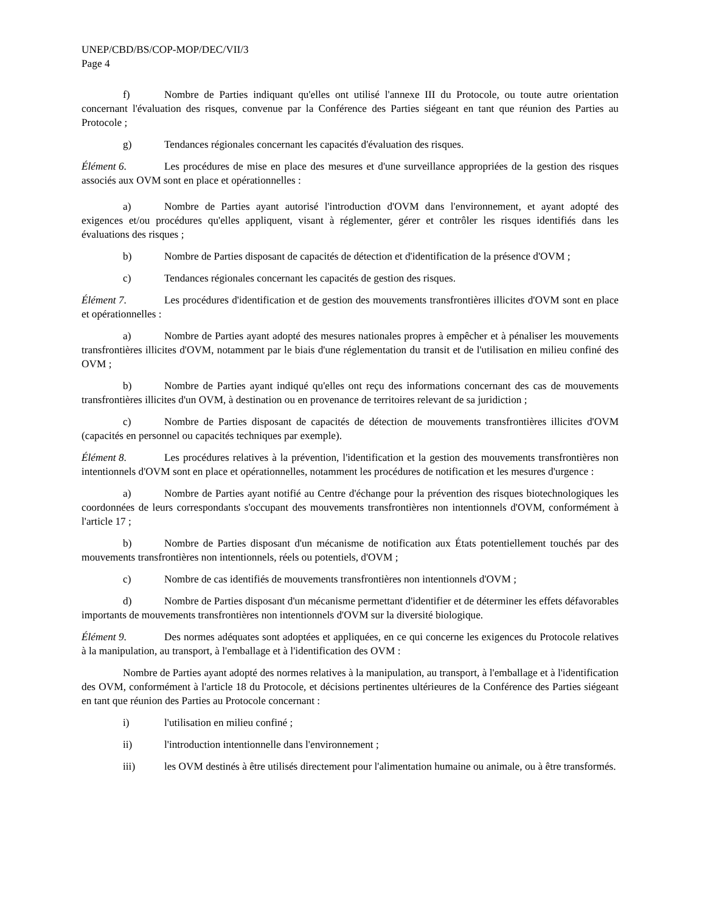UNEP/CBD/BS/COP-MOP/DEC/VII/3
Page 4
f) Nombre de Parties indiquant qu'elles ont utilisé l'annexe III du Protocole, ou toute autre orientation concernant l'évaluation des risques, convenue par la Conférence des Parties siégeant en tant que réunion des Parties au Protocole ;
g) Tendances régionales concernant les capacités d'évaluation des risques.
Élément 6. Les procédures de mise en place des mesures et d'une surveillance appropriées de la gestion des risques associés aux OVM sont en place et opérationnelles :
a) Nombre de Parties ayant autorisé l'introduction d'OVM dans l'environnement, et ayant adopté des exigences et/ou procédures qu'elles appliquent, visant à réglementer, gérer et contrôler les risques identifiés dans les évaluations des risques ;
b) Nombre de Parties disposant de capacités de détection et d'identification de la présence d'OVM ;
c) Tendances régionales concernant les capacités de gestion des risques.
Élément 7. Les procédures d'identification et de gestion des mouvements transfrontières illicites d'OVM sont en place et opérationnelles :
a) Nombre de Parties ayant adopté des mesures nationales propres à empêcher et à pénaliser les mouvements transfrontières illicites d'OVM, notamment par le biais d'une réglementation du transit et de l'utilisation en milieu confiné des OVM ;
b) Nombre de Parties ayant indiqué qu'elles ont reçu des informations concernant des cas de mouvements transfrontières illicites d'un OVM, à destination ou en provenance de territoires relevant de sa juridiction ;
c) Nombre de Parties disposant de capacités de détection de mouvements transfrontières illicites d'OVM (capacités en personnel ou capacités techniques par exemple).
Élément 8. Les procédures relatives à la prévention, l'identification et la gestion des mouvements transfrontières non intentionnels d'OVM sont en place et opérationnelles, notamment les procédures de notification et les mesures d'urgence :
a) Nombre de Parties ayant notifié au Centre d'échange pour la prévention des risques biotechnologiques les coordonnées de leurs correspondants s'occupant des mouvements transfrontières non intentionnels d'OVM, conformément à l'article 17 ;
b) Nombre de Parties disposant d'un mécanisme de notification aux États potentiellement touchés par des mouvements transfrontières non intentionnels, réels ou potentiels, d'OVM ;
c) Nombre de cas identifiés de mouvements transfrontières non intentionnels d'OVM ;
d) Nombre de Parties disposant d'un mécanisme permettant d'identifier et de déterminer les effets défavorables importants de mouvements transfrontières non intentionnels d'OVM sur la diversité biologique.
Élément 9. Des normes adéquates sont adoptées et appliquées, en ce qui concerne les exigences du Protocole relatives à la manipulation, au transport, à l'emballage et à l'identification des OVM :
Nombre de Parties ayant adopté des normes relatives à la manipulation, au transport, à l'emballage et à l'identification des OVM, conformément à l'article 18 du Protocole, et décisions pertinentes ultérieures de la Conférence des Parties siégeant en tant que réunion des Parties au Protocole concernant :
i) l'utilisation en milieu confiné ;
ii) l'introduction intentionnelle dans l'environnement ;
iii) les OVM destinés à être utilisés directement pour l'alimentation humaine ou animale, ou à être transformés.